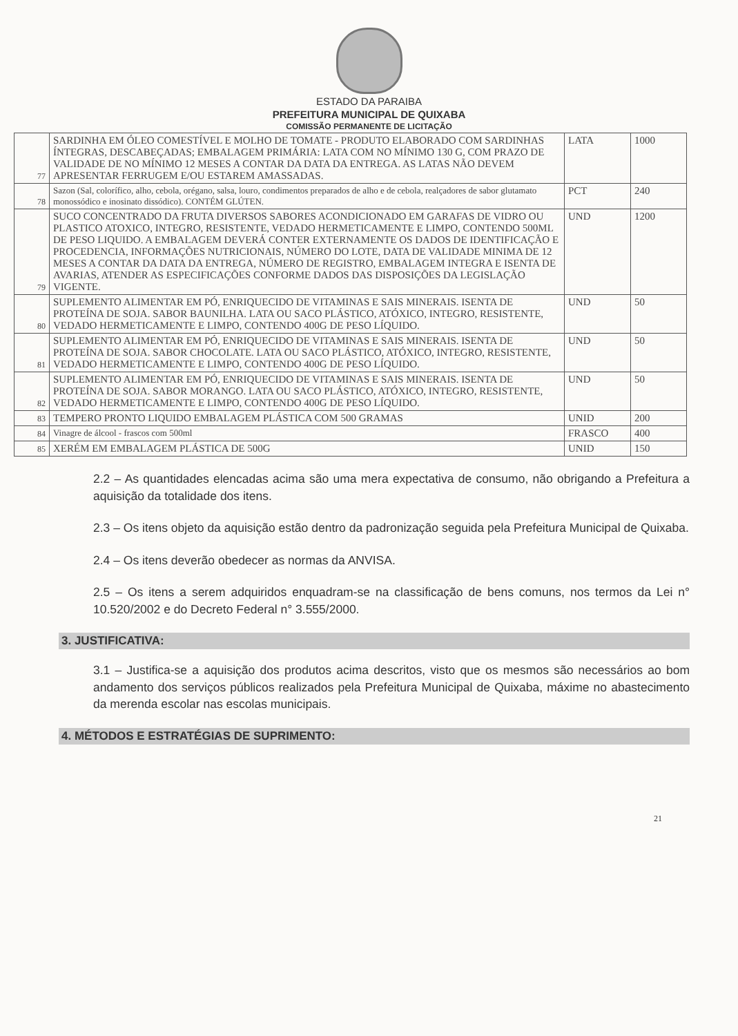ESTADO DA PARAIBA
PREFEITURA MUNICIPAL DE QUIXABA
COMISSÃO PERMANENTE DE LICITAÇÃO
| 77 | SARDINHA EM ÓLEO COMESTÍVEL E MOLHO DE TOMATE - PRODUTO ELABORADO COM SARDINHAS ÍNTEGRAS, DESCABEÇADAS; EMBALAGEM PRIMÁRIA: LATA COM NO MÍNIMO 130 G, COM PRAZO DE VALIDADE DE NO MÍNIMO 12 MESES A CONTAR DA DATA DA ENTREGA. AS LATAS NÃO DEVEM APRESENTAR FERRUGEM E/OU ESTAREM AMASSADAS. | LATA | 1000 |
| 78 | Sazon (Sal, colorífico, alho, cebola, orégano, salsa, louro, condimentos preparados de alho e de cebola, realçadores de sabor glutamato monossódico e inosinato dissódico). CONTÉM GLÚTEN. | PCT | 240 |
| 79 | SUCO CONCENTRADO DA FRUTA DIVERSOS SABORES ACONDICIONADO EM GARAFAS DE VIDRO OU PLASTICO ATOXICO, INTEGRO, RESISTENTE, VEDADO HERMETICAMENTE E LIMPO, CONTENDO 500ML DE PESO LIQUIDO. A EMBALAGEM DEVERÁ CONTER EXTERNAMENTE OS DADOS DE IDENTIFICAÇÃO E PROCEDENCIA, INFORMAÇÕES NUTRICIONAIS, NÚMERO DO LOTE, DATA DE VALIDADE MINIMA DE 12 MESES A CONTAR DA DATA DA ENTREGA, NÚMERO DE REGISTRO, EMBALAGEM INTEGRA E ISENTA DE AVARIAS, ATENDER AS ESPECIFICAÇÕES CONFORME DADOS DAS DISPOSIÇÕES DA LEGISLAÇÃO VIGENTE. | UND | 1200 |
| 80 | SUPLEMENTO ALIMENTAR EM PÓ, ENRIQUECIDO DE VITAMINAS E SAIS MINERAIS. ISENTA DE PROTEÍNA DE SOJA. SABOR BAUNILHA. LATA OU SACO PLÁSTICO, ATÓXICO, INTEGRO, RESISTENTE, VEDADO HERMETICAMENTE E LIMPO, CONTENDO 400G DE PESO LÍQUIDO. | UND | 50 |
| 81 | SUPLEMENTO ALIMENTAR EM PÓ, ENRIQUECIDO DE VITAMINAS E SAIS MINERAIS. ISENTA DE PROTEÍNA DE SOJA. SABOR CHOCOLATE. LATA OU SACO PLÁSTICO, ATÓXICO, INTEGRO, RESISTENTE, VEDADO HERMETICAMENTE E LIMPO, CONTENDO 400G DE PESO LÍQUIDO. | UND | 50 |
| 82 | SUPLEMENTO ALIMENTAR EM PÓ, ENRIQUECIDO DE VITAMINAS E SAIS MINERAIS. ISENTA DE PROTEÍNA DE SOJA. SABOR MORANGO. LATA OU SACO PLÁSTICO, ATÓXICO, INTEGRO, RESISTENTE, VEDADO HERMETICAMENTE E LIMPO, CONTENDO 400G DE PESO LÍQUIDO. | UND | 50 |
| 83 | TEMPERO PRONTO LIQUIDO EMBALAGEM PLÁSTICA COM 500 GRAMAS | UNID | 200 |
| 84 | Vinagre de álcool - frascos com 500ml | FRASCO | 400 |
| 85 | XERÉM EM EMBALAGEM PLÁSTICA DE 500G | UNID | 150 |
2.2 – As quantidades elencadas acima são uma mera expectativa de consumo, não obrigando a Prefeitura a aquisição da totalidade dos itens.
2.3 – Os itens objeto da aquisição estão dentro da padronização seguida pela Prefeitura Municipal de Quixaba.
2.4 – Os itens deverão obedecer as normas da ANVISA.
2.5 – Os itens a serem adquiridos enquadram-se na classificação de bens comuns, nos termos da Lei n° 10.520/2002 e do Decreto Federal n° 3.555/2000.
3. JUSTIFICATIVA:
3.1 – Justifica-se a aquisição dos produtos acima descritos, visto que os mesmos são necessários ao bom andamento dos serviços públicos realizados pela Prefeitura Municipal de Quixaba, máxime no abastecimento da merenda escolar nas escolas municipais.
4. MÉTODOS E ESTRATÉGIAS DE SUPRIMENTO:
21